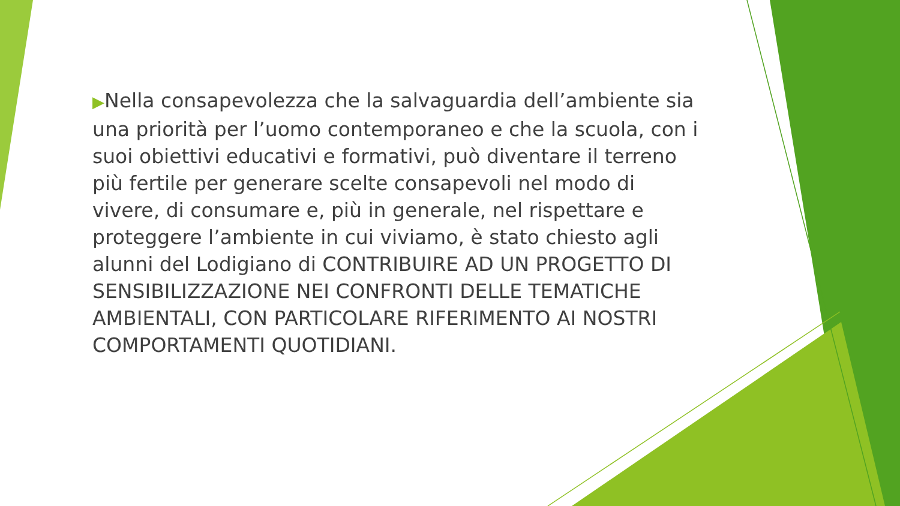▶Nella consapevolezza che la salvaguardia dell’ambiente sia una priorità per l’uomo contemporaneo e che la scuola, con i suoi obiettivi educativi e formativi, può diventare il terreno più fertile per generare scelte consapevoli nel modo di vivere, di consumare e, più in generale, nel rispettare e proteggere l’ambiente in cui viviamo, è stato chiesto agli alunni del Lodigiano di CONTRIBUIRE AD UN PROGETTO DI SENSIBILIZZAZIONE NEI CONFRONTI DELLE TEMATICHE AMBIENTALI, CON PARTICOLARE RIFERIMENTO AI NOSTRI COMPORTAMENTI QUOTIDIANI.